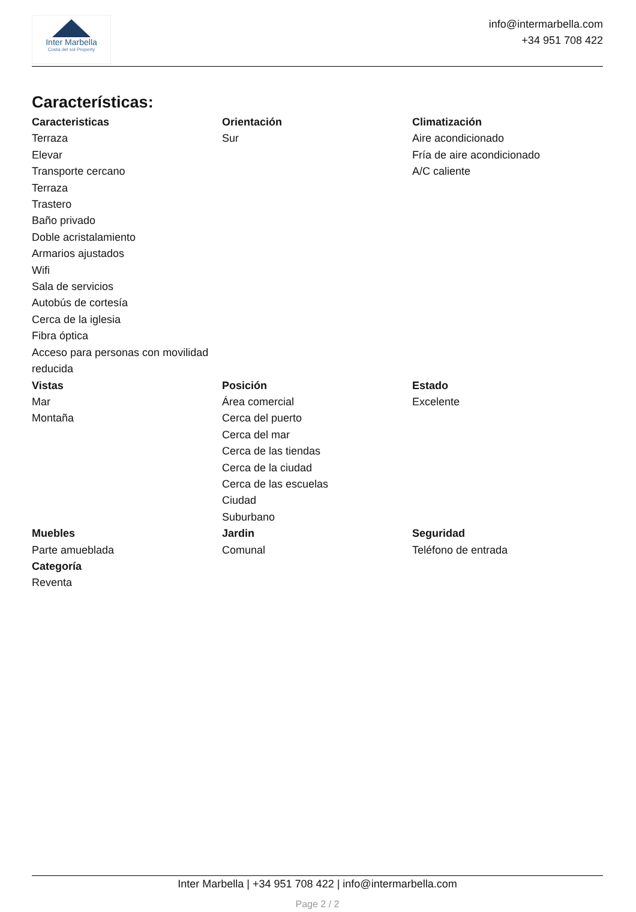Inter Marbella
Costa del sol Property
info@intermarbella.com
+34 951 708 422
Características:
Caracteristicas
Terraza
Elevar
Transporte cercano
Terraza
Trastero
Baño privado
Doble acristalamiento
Armarios ajustados
Wifi
Sala de servicios
Autobús de cortesía
Cerca de la iglesia
Fibra óptica
Acceso para personas con movilidad reducida
Orientación
Sur
Climatización
Aire acondicionado
Fría de aire acondicionado
A/C caliente
Vistas
Mar
Montaña
Posición
Área comercial
Cerca del puerto
Cerca del mar
Cerca de las tiendas
Cerca de la ciudad
Cerca de las escuelas
Ciudad
Suburbano
Estado
Excelente
Muebles
Parte amueblada
Categoría
Reventa
Jardin
Comunal
Seguridad
Teléfono de entrada
Inter Marbella | +34 951 708 422 | info@intermarbella.com
Page 2 / 2